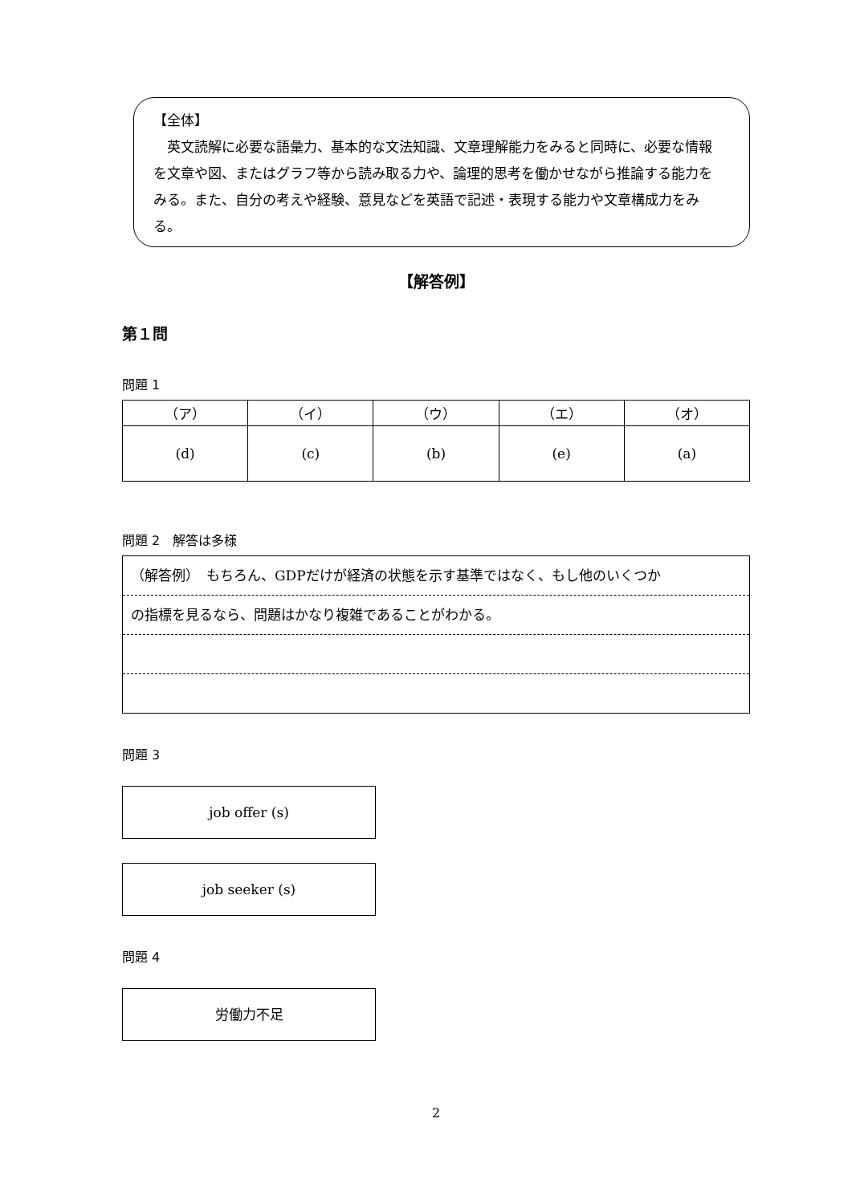【全体】
　英文読解に必要な語彙力、基本的な文法知識、文章理解能力をみると同時に、必要な情報を文章や図、またはグラフ等から読み取る力や、論理的思考を働かせながら推論する能力をみる。また、自分の考えや経験、意見などを英語で記述・表現する能力や文章構成力をみる。
【解答例】
第１問
問題 1
| （ア） | （イ） | （ウ） | （エ） | （オ） |
| (d) | (c) | (b) | (e) | (a) |
問題 2　解答は多様
（解答例）　もちろん、GDPだけが経済の状態を示す基準ではなく、もし他のいくつか
の指標を見るなら、問題はかなり複雑であることがわかる。
問題 3
job offer (s)
job seeker (s)
問題 4
労働力不足
2